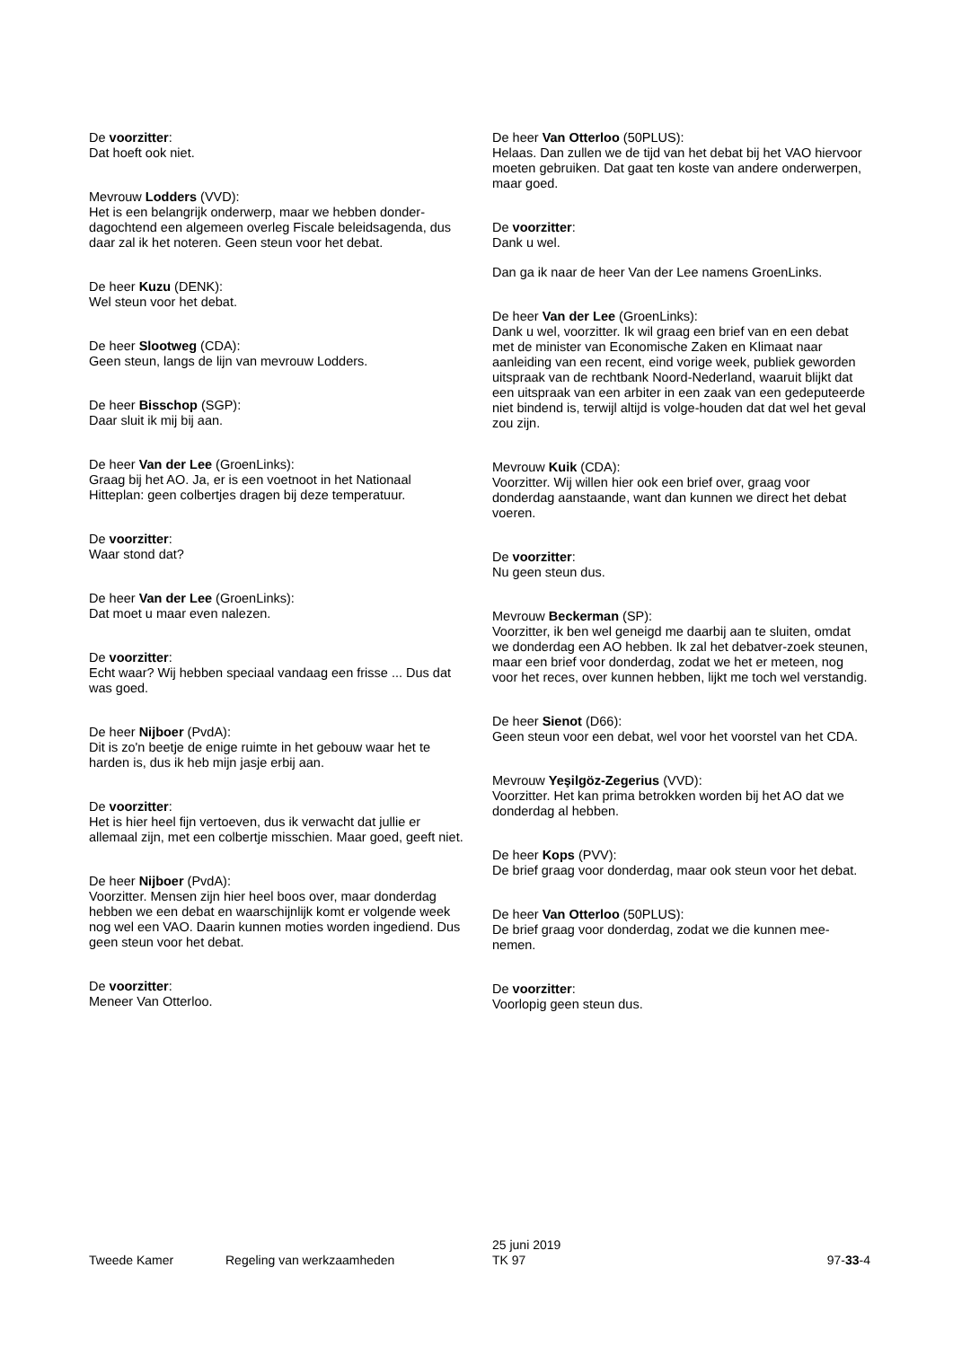De voorzitter:
Dat hoeft ook niet.
Mevrouw Lodders (VVD):
Het is een belangrijk onderwerp, maar we hebben donder-dagochtend een algemeen overleg Fiscale beleidsagenda, dus daar zal ik het noteren. Geen steun voor het debat.
De heer Kuzu (DENK):
Wel steun voor het debat.
De heer Slootweg (CDA):
Geen steun, langs de lijn van mevrouw Lodders.
De heer Bisschop (SGP):
Daar sluit ik mij bij aan.
De heer Van der Lee (GroenLinks):
Graag bij het AO. Ja, er is een voetnoot in het Nationaal Hitteplan: geen colbertjes dragen bij deze temperatuur.
De voorzitter:
Waar stond dat?
De heer Van der Lee (GroenLinks):
Dat moet u maar even nalezen.
De voorzitter:
Echt waar? Wij hebben speciaal vandaag een frisse ... Dus dat was goed.
De heer Nijboer (PvdA):
Dit is zo'n beetje de enige ruimte in het gebouw waar het te harden is, dus ik heb mijn jasje erbij aan.
De voorzitter:
Het is hier heel fijn vertoeven, dus ik verwacht dat jullie er allemaal zijn, met een colbertje misschien. Maar goed, geeft niet.
De heer Nijboer (PvdA):
Voorzitter. Mensen zijn hier heel boos over, maar donderdag hebben we een debat en waarschijnlijk komt er volgende week nog wel een VAO. Daarin kunnen moties worden ingediend. Dus geen steun voor het debat.
De voorzitter:
Meneer Van Otterloo.
De heer Van Otterloo (50PLUS):
Helaas. Dan zullen we de tijd van het debat bij het VAO hiervoor moeten gebruiken. Dat gaat ten koste van andere onderwerpen, maar goed.
De voorzitter:
Dank u wel.
Dan ga ik naar de heer Van der Lee namens GroenLinks.
De heer Van der Lee (GroenLinks):
Dank u wel, voorzitter. Ik wil graag een brief van en een debat met de minister van Economische Zaken en Klimaat naar aanleiding van een recent, eind vorige week, publiek geworden uitspraak van de rechtbank Noord-Nederland, waaruit blijkt dat een uitspraak van een arbiter in een zaak van een gedeputeerde niet bindend is, terwijl altijd is volge-houden dat dat wel het geval zou zijn.
Mevrouw Kuik (CDA):
Voorzitter. Wij willen hier ook een brief over, graag voor donderdag aanstaande, want dan kunnen we direct het debat voeren.
De voorzitter:
Nu geen steun dus.
Mevrouw Beckerman (SP):
Voorzitter, ik ben wel geneigd me daarbij aan te sluiten, omdat we donderdag een AO hebben. Ik zal het debatver-zoek steunen, maar een brief voor donderdag, zodat we het er meteen, nog voor het reces, over kunnen hebben, lijkt me toch wel verstandig.
De heer Sienot (D66):
Geen steun voor een debat, wel voor het voorstel van het CDA.
Mevrouw Yeşilgöz-Zegerius (VVD):
Voorzitter. Het kan prima betrokken worden bij het AO dat we donderdag al hebben.
De heer Kops (PVV):
De brief graag voor donderdag, maar ook steun voor het debat.
De heer Van Otterloo (50PLUS):
De brief graag voor donderdag, zodat we die kunnen mee-nemen.
De voorzitter:
Voorlopig geen steun dus.
Tweede Kamer
Regeling van werkzaamheden
25 juni 2019
TK 97
97-33-4